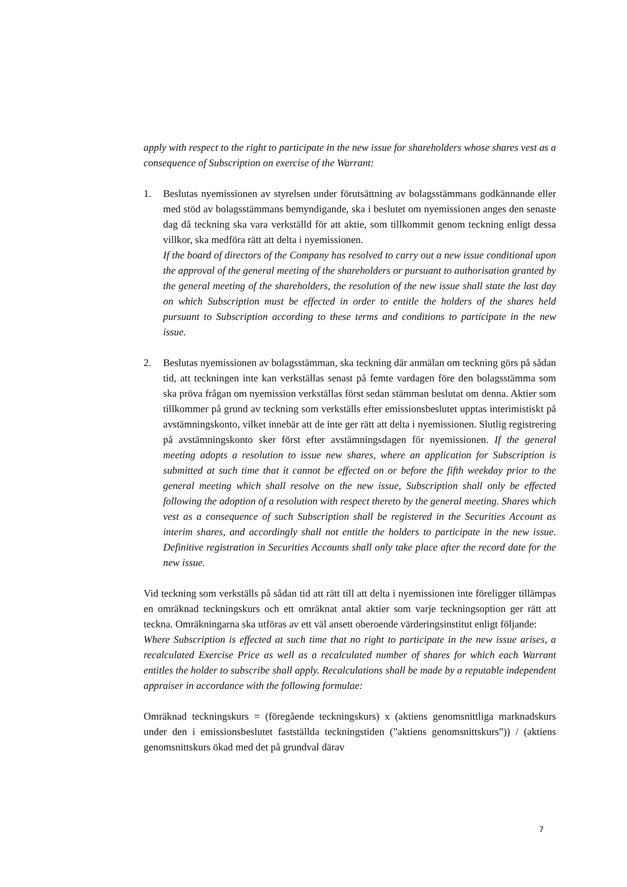apply with respect to the right to participate in the new issue for shareholders whose shares vest as a consequence of Subscription on exercise of the Warrant:
1. Beslutas nyemissionen av styrelsen under förutsättning av bolagsstämmans godkännande eller med stöd av bolagsstämmans bemyndigande, ska i beslutet om nyemissionen anges den senaste dag då teckning ska vara verkställd för att aktie, som tillkommit genom teckning enligt dessa villkor, ska medföra rätt att delta i nyemissionen.
If the board of directors of the Company has resolved to carry out a new issue conditional upon the approval of the general meeting of the shareholders or pursuant to authorisation granted by the general meeting of the shareholders, the resolution of the new issue shall state the last day on which Subscription must be effected in order to entitle the holders of the shares held pursuant to Subscription according to these terms and conditions to participate in the new issue.
2. Beslutas nyemissionen av bolagsstämman, ska teckning där anmälan om teckning görs på sådan tid, att teckningen inte kan verkställas senast på femte vardagen före den bolagsstämma som ska pröva frågan om nyemission verkställas först sedan stämman beslutat om denna. Aktier som tillkommer på grund av teckning som verkställs efter emissionsbeslutet upptas interimistiskt på avstämningskonto, vilket innebär att de inte ger rätt att delta i nyemissionen. Slutlig registrering på avstämningskonto sker först efter avstämningsdagen för nyemissionen. If the general meeting adopts a resolution to issue new shares, where an application for Subscription is submitted at such time that it cannot be effected on or before the fifth weekday prior to the general meeting which shall resolve on the new issue, Subscription shall only be effected following the adoption of a resolution with respect thereto by the general meeting. Shares which vest as a consequence of such Subscription shall be registered in the Securities Account as interim shares, and accordingly shall not entitle the holders to participate in the new issue. Definitive registration in Securities Accounts shall only take place after the record date for the new issue.
Vid teckning som verkställs på sådan tid att rätt till att delta i nyemissionen inte föreligger tillämpas en omräknad teckningskurs och ett omräknat antal aktier som varje teckningsoption ger rätt att teckna. Omräkningarna ska utföras av ett väl ansett oberoende värderingsinstitut enligt följande:
Where Subscription is effected at such time that no right to participate in the new issue arises, a recalculated Exercise Price as well as a recalculated number of shares for which each Warrant entitles the holder to subscribe shall apply. Recalculations shall be made by a reputable independent appraiser in accordance with the following formulae:
Omräknad teckningskurs = (föregående teckningskurs) x (aktiens genomsnittliga marknadskurs under den i emissionsbeslutet fastställda teckningstiden (”aktiens genomsnittskurs”)) / (aktiens genomsnittskurs ökad med det på grundval därav
7